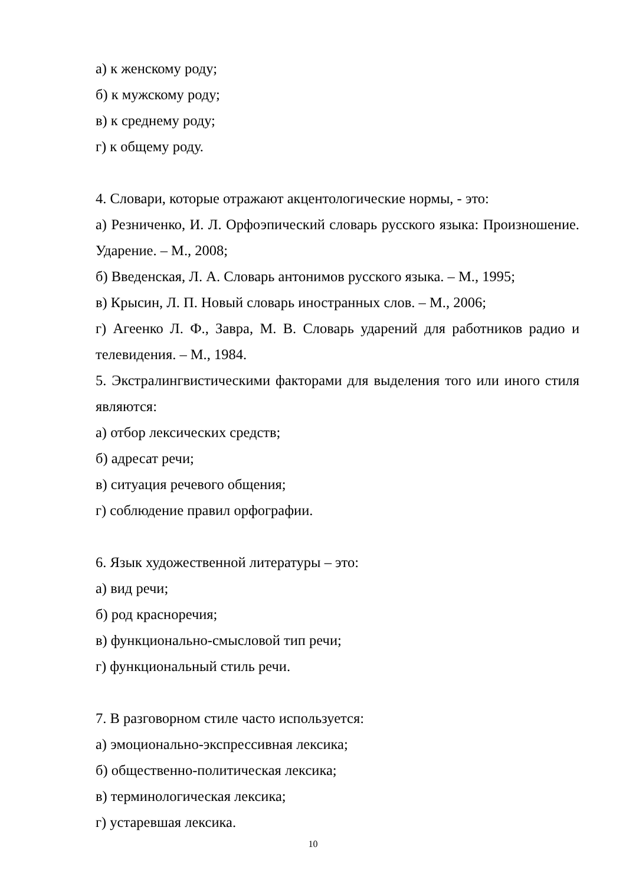а) к женскому роду;
б) к мужскому роду;
в) к среднему роду;
г) к общему роду.
4. Словари, которые отражают акцентологические нормы, - это:
а) Резниченко, И. Л. Орфоэпический словарь русского языка: Произношение. Ударение. – М., 2008;
б) Введенская, Л. А. Словарь антонимов русского языка. – М., 1995;
в) Крысин, Л. П. Новый словарь иностранных слов. – М., 2006;
г) Агеенко Л. Ф., Завра, М. В. Словарь ударений для работников радио и телевидения. – М., 1984.
5. Экстралингвистическими факторами для выделения того или иного стиля являются:
а) отбор лексических средств;
б) адресат речи;
в) ситуация речевого общения;
г) соблюдение правил орфографии.
6. Язык художественной литературы – это:
а) вид речи;
б) род красноречия;
в) функционально-смысловой тип речи;
г) функциональный стиль речи.
7. В разговорном стиле часто используется:
а) эмоционально-экспрессивная лексика;
б) общественно-политическая лексика;
в) терминологическая лексика;
г) устаревшая лексика.
10